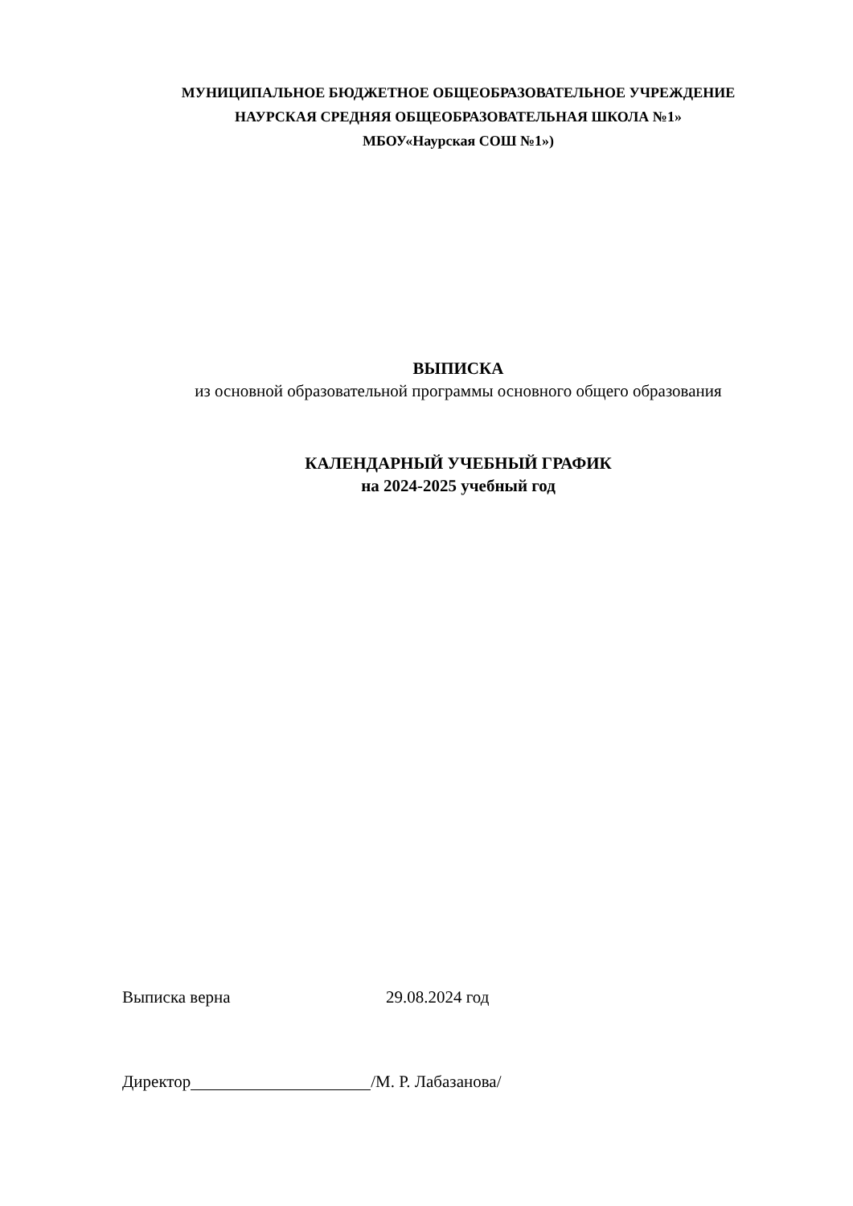МУНИЦИПАЛЬНОЕ БЮДЖЕТНОЕ ОБЩЕОБРАЗОВАТЕЛЬНОЕ УЧРЕЖДЕНИЕ
НАУРСКАЯ СРЕДНЯЯ ОБЩЕОБРАЗОВАТЕЛЬНАЯ ШКОЛА №1»
МБОУ«Наурская СОШ №1»)
ВЫПИСКА
из основной образовательной программы основного общего образования
КАЛЕНДАРНЫЙ УЧЕБНЫЙ ГРАФИК
на 2024-2025 учебный год
Выписка верна 29.08.2024 год
Директор /М. Р. Лабазанова/